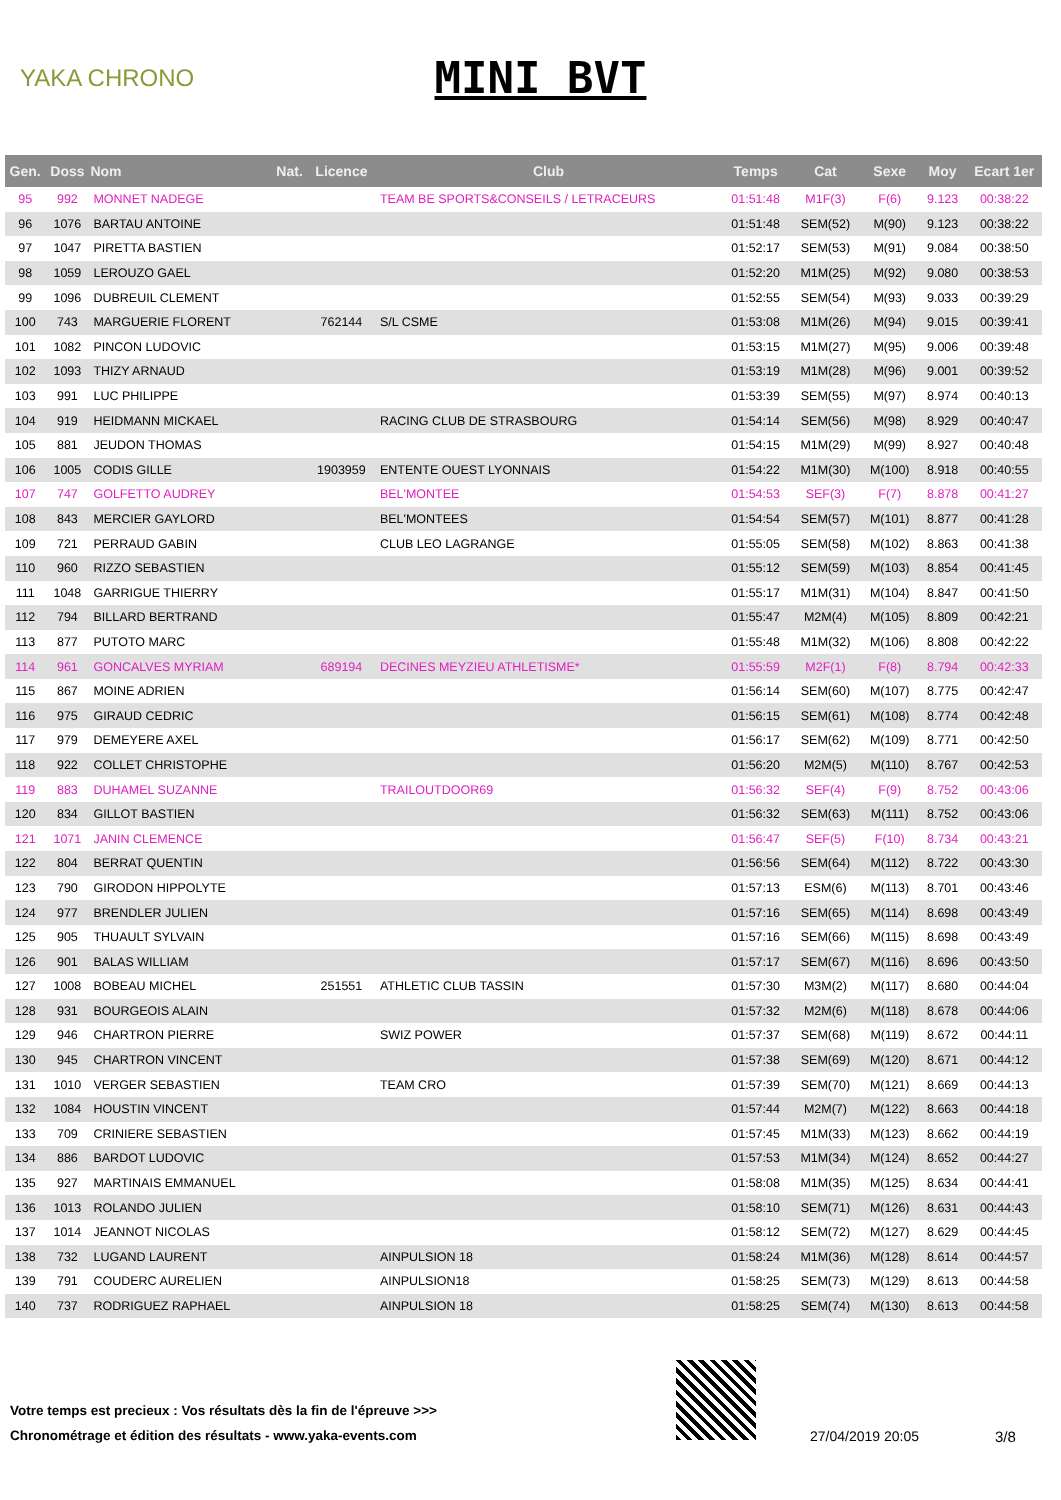YAKA CHRONO
MINI BVT
| Gen. | Doss | Nom | Nat. | Licence | Club | Temps | Cat | Sexe | Moy | Ecart 1er |
| --- | --- | --- | --- | --- | --- | --- | --- | --- | --- | --- |
| 95 | 992 | MONNET NADEGE | | | TEAM BE SPORTS&CONSEILS / LETRACEURS | 01:51:48 | M1F(3) | F(6) | 9.123 | 00:38:22 |
| 96 | 1076 | BARTAU ANTOINE | | | | 01:51:48 | SEM(52) | M(90) | 9.123 | 00:38:22 |
| 97 | 1047 | PIRETTA BASTIEN | | | | 01:52:17 | SEM(53) | M(91) | 9.084 | 00:38:50 |
| 98 | 1059 | LEROUZO GAEL | | | | 01:52:20 | M1M(25) | M(92) | 9.080 | 00:38:53 |
| 99 | 1096 | DUBREUIL CLEMENT | | | | 01:52:55 | SEM(54) | M(93) | 9.033 | 00:39:29 |
| 100 | 743 | MARGUERIE FLORENT | | 762144 | S/L CSME | 01:53:08 | M1M(26) | M(94) | 9.015 | 00:39:41 |
| 101 | 1082 | PINCON LUDOVIC | | | | 01:53:15 | M1M(27) | M(95) | 9.006 | 00:39:48 |
| 102 | 1093 | THIZY ARNAUD | | | | 01:53:19 | M1M(28) | M(96) | 9.001 | 00:39:52 |
| 103 | 991 | LUC PHILIPPE | | | | 01:53:39 | SEM(55) | M(97) | 8.974 | 00:40:13 |
| 104 | 919 | HEIDMANN MICKAEL | | | RACING CLUB DE STRASBOURG | 01:54:14 | SEM(56) | M(98) | 8.929 | 00:40:47 |
| 105 | 881 | JEUDON THOMAS | | | | 01:54:15 | M1M(29) | M(99) | 8.927 | 00:40:48 |
| 106 | 1005 | CODIS GILLE | | 1903959 | ENTENTE OUEST LYONNAIS | 01:54:22 | M1M(30) | M(100) | 8.918 | 00:40:55 |
| 107 | 747 | GOLFETTO AUDREY | | | BEL'MONTEE | 01:54:53 | SEF(3) | F(7) | 8.878 | 00:41:27 |
| 108 | 843 | MERCIER GAYLORD | | | BEL'MONTEES | 01:54:54 | SEM(57) | M(101) | 8.877 | 00:41:28 |
| 109 | 721 | PERRAUD GABIN | | | CLUB LEO LAGRANGE | 01:55:05 | SEM(58) | M(102) | 8.863 | 00:41:38 |
| 110 | 960 | RIZZO SEBASTIEN | | | | 01:55:12 | SEM(59) | M(103) | 8.854 | 00:41:45 |
| 111 | 1048 | GARRIGUE THIERRY | | | | 01:55:17 | M1M(31) | M(104) | 8.847 | 00:41:50 |
| 112 | 794 | BILLARD BERTRAND | | | | 01:55:47 | M2M(4) | M(105) | 8.809 | 00:42:21 |
| 113 | 877 | PUTOTO MARC | | | | 01:55:48 | M1M(32) | M(106) | 8.808 | 00:42:22 |
| 114 | 961 | GONCALVES MYRIAM | | 689194 | DECINES MEYZIEU ATHLETISME* | 01:55:59 | M2F(1) | F(8) | 8.794 | 00:42:33 |
| 115 | 867 | MOINE ADRIEN | | | | 01:56:14 | SEM(60) | M(107) | 8.775 | 00:42:47 |
| 116 | 975 | GIRAUD CEDRIC | | | | 01:56:15 | SEM(61) | M(108) | 8.774 | 00:42:48 |
| 117 | 979 | DEMEYERE AXEL | | | | 01:56:17 | SEM(62) | M(109) | 8.771 | 00:42:50 |
| 118 | 922 | COLLET CHRISTOPHE | | | | 01:56:20 | M2M(5) | M(110) | 8.767 | 00:42:53 |
| 119 | 883 | DUHAMEL SUZANNE | | | TRAILOUTDOOR69 | 01:56:32 | SEF(4) | F(9) | 8.752 | 00:43:06 |
| 120 | 834 | GILLOT BASTIEN | | | | 01:56:32 | SEM(63) | M(111) | 8.752 | 00:43:06 |
| 121 | 1071 | JANIN CLEMENCE | | | | 01:56:47 | SEF(5) | F(10) | 8.734 | 00:43:21 |
| 122 | 804 | BERRAT QUENTIN | | | | 01:56:56 | SEM(64) | M(112) | 8.722 | 00:43:30 |
| 123 | 790 | GIRODON HIPPOLYTE | | | | 01:57:13 | ESM(6) | M(113) | 8.701 | 00:43:46 |
| 124 | 977 | BRENDLER JULIEN | | | | 01:57:16 | SEM(65) | M(114) | 8.698 | 00:43:49 |
| 125 | 905 | THUAULT SYLVAIN | | | | 01:57:16 | SEM(66) | M(115) | 8.698 | 00:43:49 |
| 126 | 901 | BALAS WILLIAM | | | | 01:57:17 | SEM(67) | M(116) | 8.696 | 00:43:50 |
| 127 | 1008 | BOBEAU MICHEL | | 251551 | ATHLETIC CLUB TASSIN | 01:57:30 | M3M(2) | M(117) | 8.680 | 00:44:04 |
| 128 | 931 | BOURGEOIS ALAIN | | | | 01:57:32 | M2M(6) | M(118) | 8.678 | 00:44:06 |
| 129 | 946 | CHARTRON PIERRE | | | SWIZ POWER | 01:57:37 | SEM(68) | M(119) | 8.672 | 00:44:11 |
| 130 | 945 | CHARTRON VINCENT | | | | 01:57:38 | SEM(69) | M(120) | 8.671 | 00:44:12 |
| 131 | 1010 | VERGER SEBASTIEN | | | TEAM CRO | 01:57:39 | SEM(70) | M(121) | 8.669 | 00:44:13 |
| 132 | 1084 | HOUSTIN VINCENT | | | | 01:57:44 | M2M(7) | M(122) | 8.663 | 00:44:18 |
| 133 | 709 | CRINIERE SEBASTIEN | | | | 01:57:45 | M1M(33) | M(123) | 8.662 | 00:44:19 |
| 134 | 886 | BARDOT LUDOVIC | | | | 01:57:53 | M1M(34) | M(124) | 8.652 | 00:44:27 |
| 135 | 927 | MARTINAIS EMMANUEL | | | | 01:58:08 | M1M(35) | M(125) | 8.634 | 00:44:41 |
| 136 | 1013 | ROLANDO JULIEN | | | | 01:58:10 | SEM(71) | M(126) | 8.631 | 00:44:43 |
| 137 | 1014 | JEANNOT NICOLAS | | | | 01:58:12 | SEM(72) | M(127) | 8.629 | 00:44:45 |
| 138 | 732 | LUGAND LAURENT | | | AINPULSION 18 | 01:58:24 | M1M(36) | M(128) | 8.614 | 00:44:57 |
| 139 | 791 | COUDERC AURELIEN | | | AINPULSION18 | 01:58:25 | SEM(73) | M(129) | 8.613 | 00:44:58 |
| 140 | 737 | RODRIGUEZ RAPHAEL | | | AINPULSION 18 | 01:58:25 | SEM(74) | M(130) | 8.613 | 00:44:58 |
Votre temps est precieux : Vos résultats dès la fin de l'épreuve >>>
Chronométrage et édition des résultats - www.yaka-events.com
27/04/2019 20:05 3/8